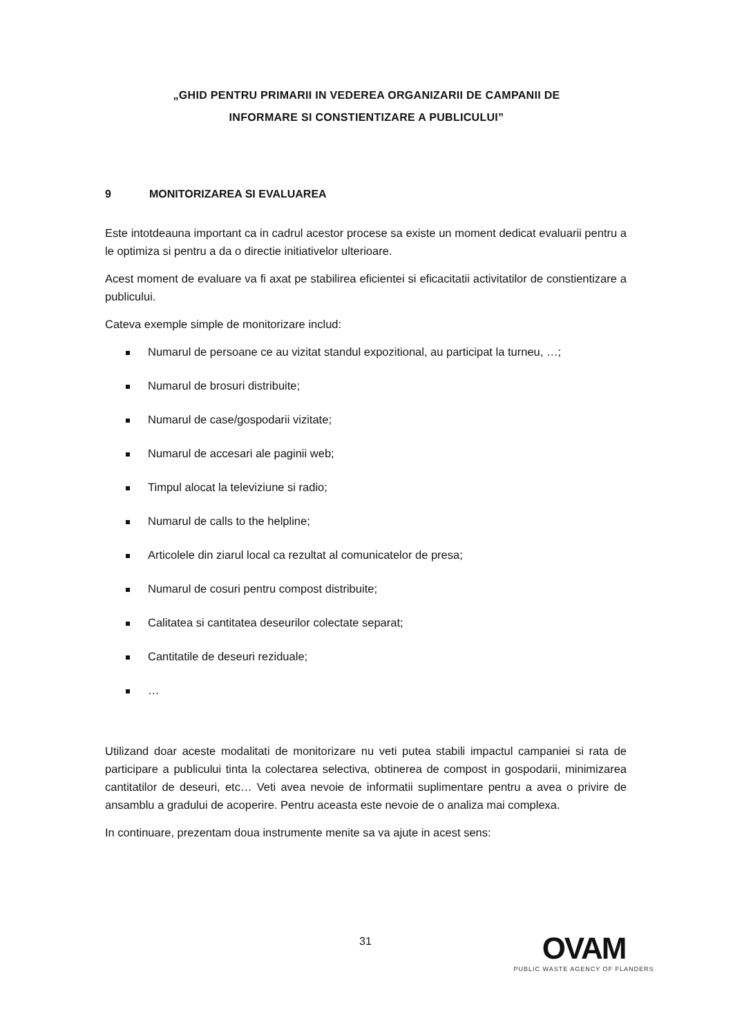„GHID PENTRU PRIMARII IN VEDEREA ORGANIZARII DE CAMPANII DE
INFORMARE SI CONSTIENTIZARE A PUBLICULUI”
9 MONITORIZAREA SI EVALUAREA
Este intotdeauna important ca in cadrul acestor procese sa existe un moment dedicat evaluarii pentru a le optimiza si pentru a da o directie initiativelor ulterioare.
Acest moment de evaluare va fi axat pe stabilirea eficientei si eficacitatii activitatilor de constientizare a publicului.
Cateva exemple simple de monitorizare includ:
Numarul de persoane ce au vizitat standul expozitional, au participat la turneu, …;
Numarul de brosuri distribuite;
Numarul de case/gospodarii vizitate;
Numarul de accesari ale paginii web;
Timpul alocat la televiziune si radio;
Numarul de calls to the helpline;
Articolele din ziarul local ca rezultat al comunicatelor de presa;
Numarul de cosuri pentru compost distribuite;
Calitatea si cantitatea deseurilor colectate separat;
Cantitatile de deseuri reziduale;
…
Utilizand doar aceste modalitati de monitorizare nu veti putea stabili impactul campaniei si rata de participare a publicului tinta la colectarea selectiva, obtinerea de compost in gospodarii, minimizarea cantitatilor de deseuri, etc… Veti avea nevoie de informatii suplimentare pentru a avea o privire de ansamblu a gradului de acoperire. Pentru aceasta este nevoie de o analiza mai complexa.
In continuare, prezentam doua instrumente menite sa va ajute in acest sens:
31
OVAM
PUBLIC WASTE AGENCY OF FLANDERS